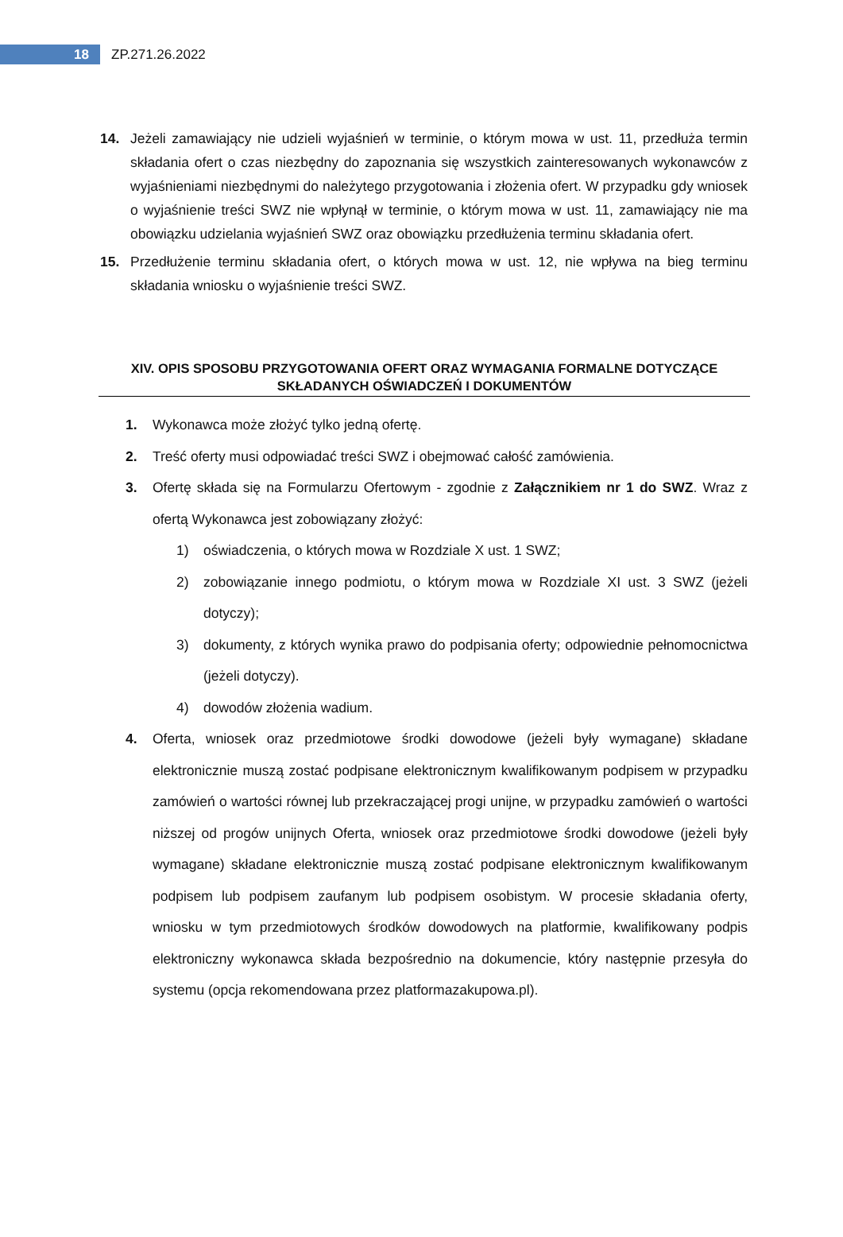18
ZP.271.26.2022
14. Jeżeli zamawiający nie udzieli wyjaśnień w terminie, o którym mowa w ust. 11, przedłuża termin składania ofert o czas niezbędny do zapoznania się wszystkich zainteresowanych wykonawców z wyjaśnieniami niezbędnymi do należytego przygotowania i złożenia ofert. W przypadku gdy wniosek o wyjaśnienie treści SWZ nie wpłynął w terminie, o którym mowa w ust. 11, zamawiający nie ma obowiązku udzielania wyjaśnień SWZ oraz obowiązku przedłużenia terminu składania ofert.
15. Przedłużenie terminu składania ofert, o których mowa w ust. 12, nie wpływa na bieg terminu składania wniosku o wyjaśnienie treści SWZ.
XIV. OPIS SPOSOBU PRZYGOTOWANIA OFERT ORAZ WYMAGANIA FORMALNE DOTYCZĄCE SKŁADANYCH OŚWIADCZEŃ I DOKUMENTÓW
1. Wykonawca może złożyć tylko jedną ofertę.
2. Treść oferty musi odpowiadać treści SWZ i obejmować całość zamówienia.
3. Ofertę składa się na Formularzu Ofertowym - zgodnie z Załącznikiem nr 1 do SWZ. Wraz z ofertą Wykonawca jest zobowiązany złożyć:
1) oświadczenia, o których mowa w Rozdziale X ust. 1 SWZ;
2) zobowiązanie innego podmiotu, o którym mowa w Rozdziale XI ust. 3 SWZ (jeżeli dotyczy);
3) dokumenty, z których wynika prawo do podpisania oferty; odpowiednie pełnomocnictwa (jeżeli dotyczy).
4) dowodów złożenia wadium.
4. Oferta, wniosek oraz przedmiotowe środki dowodowe (jeżeli były wymagane) składane elektronicznie muszą zostać podpisane elektronicznym kwalifikowanym podpisem w przypadku zamówień o wartości równej lub przekraczającej progi unijne, w przypadku zamówień o wartości niższej od progów unijnych Oferta, wniosek oraz przedmiotowe środki dowodowe (jeżeli były wymagane) składane elektronicznie muszą zostać podpisane elektronicznym kwalifikowanym podpisem lub podpisem zaufanym lub podpisem osobistym. W procesie składania oferty, wniosku w tym przedmiotowych środków dowodowych na platformie, kwalifikowany podpis elektroniczny wykonawca składa bezpośrednio na dokumencie, który następnie przesyła do systemu (opcja rekomendowana przez platformazakupowa.pl).